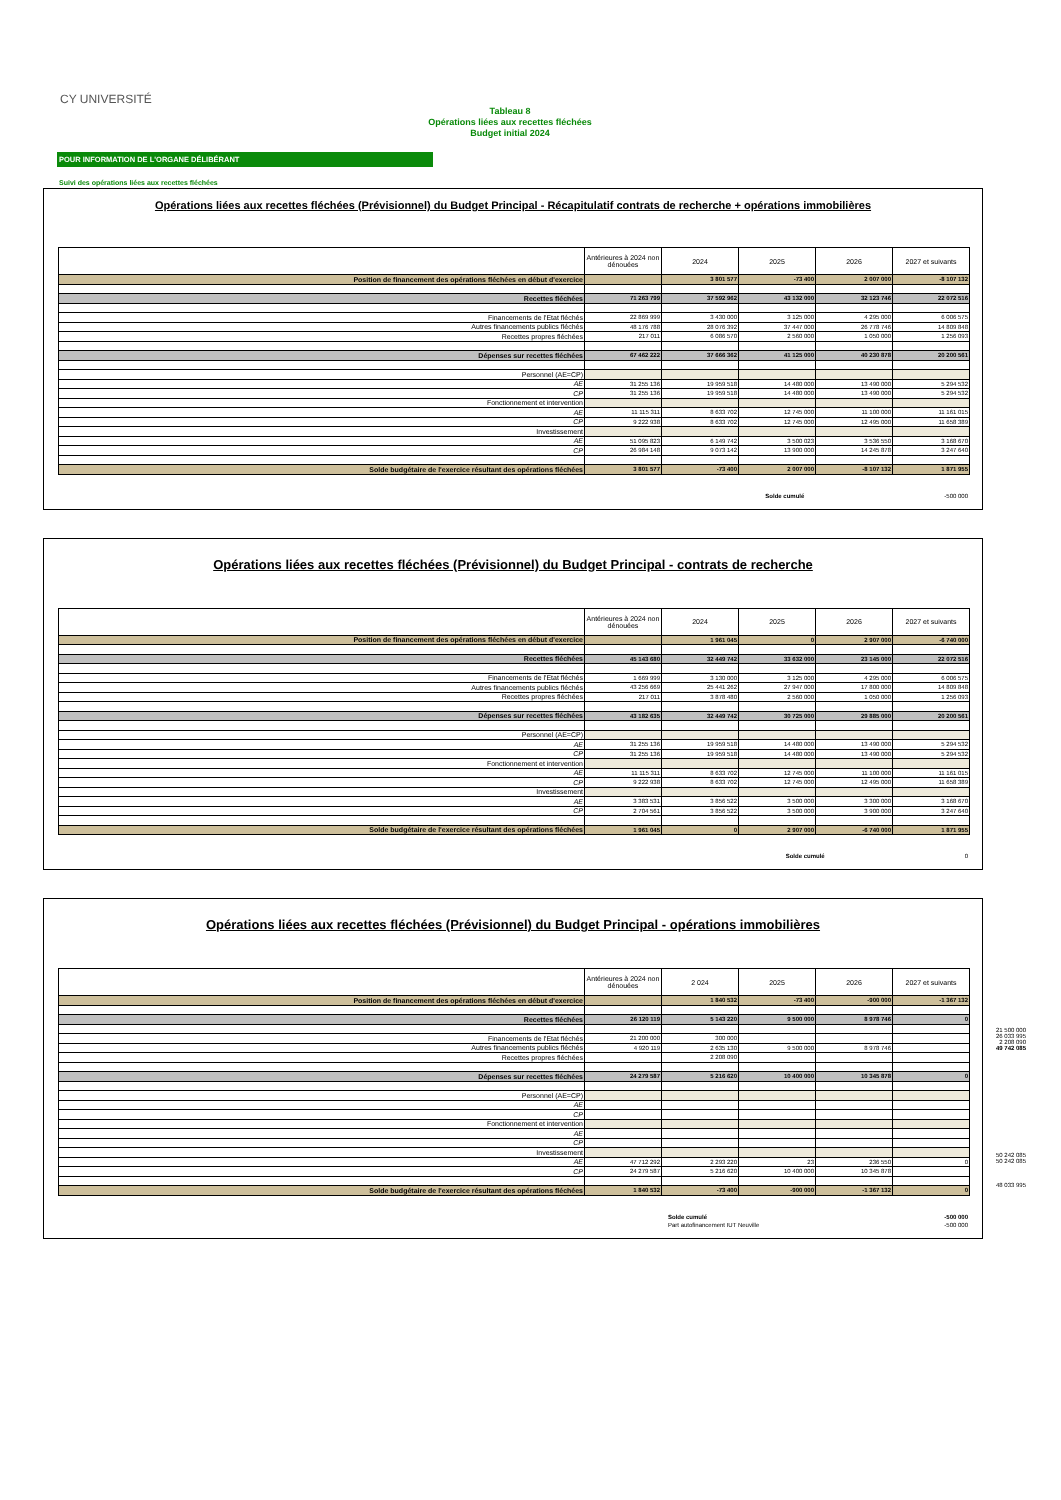CY UNIVERSITÉ
Tableau 8
Opérations liées aux recettes fléchées
Budget initial 2024
POUR INFORMATION DE L'ORGANE DÉLIBÉRANT
Suivi des opérations liées aux recettes fléchées
Opérations liées aux recettes fléchées (Prévisionnel) du Budget Principal - Récapitulatif contrats de recherche + opérations immobilières
| | Antérieures à 2024 non dénouées | 2024 | 2025 | 2026 | 2027 et suivants |
| Position de financement des opérations fléchées en début d'exercice | | 3 801 577 | -73 400 | 2 007 000 | -8 107 132 |
| Recettes fléchées | 71 263 799 | 37 592 962 | 43 132 000 | 32 123 746 | 22 072 516 |
| Financements de l'Etat fléchés | 22 869 999 | 3 430 000 | 3 125 000 | 4 295 000 | 6 006 575 |
| Autres financements publics fléchés | 48 176 788 | 28 076 392 | 37 447 000 | 26 778 746 | 14 809 848 |
| Recettes propres fléchées | 217 011 | 6 086 570 | 2 560 000 | 1 050 000 | 1 256 093 |
| Dépenses sur recettes fléchées | 67 462 222 | 37 666 362 | 41 125 000 | 40 230 878 | 20 200 561 |
| Personnel (AE=CP) | | | | | |
| AE | 31 255 136 | 19 959 518 | 14 480 000 | 13 490 000 | 5 294 532 |
| CP | 31 255 136 | 19 959 518 | 14 480 000 | 13 490 000 | 5 294 532 |
| Fonctionnement et intervention | | | | | |
| AE | 11 115 311 | 8 633 702 | 12 745 000 | 11 100 000 | 11 161 015 |
| CP | 9 222 938 | 8 633 702 | 12 745 000 | 12 495 000 | 11 658 389 |
| Investissement | | | | | |
| AE | 51 095 823 | 6 149 742 | 3 500 023 | 3 536 550 | 3 168 670 |
| CP | 26 984 148 | 9 073 142 | 13 900 000 | 14 245 878 | 3 247 640 |
| Solde budgétaire de l'exercice résultant des opérations fléchées | 3 801 577 | -73 400 | 2 007 000 | -8 107 132 | 1 871 955 |
Solde cumulé -500 000
Opérations liées aux recettes fléchées (Prévisionnel) du Budget Principal - contrats de recherche
| | Antérieures à 2024 non dénouées | 2024 | 2025 | 2026 | 2027 et suivants |
| Position de financement des opérations fléchées en début d'exercice | | 1 961 045 | 0 | 2 907 000 | -6 740 000 |
| Recettes fléchées | 45 143 680 | 32 449 742 | 33 632 000 | 23 145 000 | 22 072 516 |
| Financements de l'Etat fléchés | 1 669 999 | 3 130 000 | 3 125 000 | 4 295 000 | 6 006 575 |
| Autres financements publics fléchés | 43 256 669 | 25 441 262 | 27 947 000 | 17 800 000 | 14 809 848 |
| Recettes propres fléchées | 217 011 | 3 878 480 | 2 560 000 | 1 050 000 | 1 256 093 |
| Dépenses sur recettes fléchées | 43 182 635 | 32 449 742 | 30 725 000 | 29 885 000 | 20 200 561 |
| Personnel (AE=CP) | | | | | |
| AE | 31 255 136 | 19 959 518 | 14 480 000 | 13 490 000 | 5 294 532 |
| CP | 31 255 136 | 19 959 518 | 14 480 000 | 13 490 000 | 5 294 532 |
| Fonctionnement et intervention | | | | | |
| AE | 11 115 311 | 8 633 702 | 12 745 000 | 11 100 000 | 11 161 015 |
| CP | 9 222 938 | 8 633 702 | 12 745 000 | 12 495 000 | 11 658 389 |
| Investissement | | | | | |
| AE | 3 383 531 | 3 856 522 | 3 500 000 | 3 300 000 | 3 168 670 |
| CP | 2 704 561 | 3 856 522 | 3 500 000 | 3 900 000 | 3 247 640 |
| Solde budgétaire de l'exercice résultant des opérations fléchées | 1 961 045 | 0 | 2 907 000 | -6 740 000 | 1 871 955 |
Solde cumulé 0
Opérations liées aux recettes fléchées (Prévisionnel) du Budget Principal - opérations immobilières
| | Antérieures à 2024 non dénouées | 2 024 | 2025 | 2026 | 2027 et suivants |
| Position de financement des opérations fléchées en début d'exercice | | 1 840 532 | -73 400 | -900 000 | -1 367 132 |
| Recettes fléchées | 26 120 119 | 5 143 220 | 9 500 000 | 8 978 746 | 0 |
| Financements de l'Etat fléchés | 21 200 000 | 300 000 | | | |
| Autres financements publics fléchés | 4 920 119 | 2 635 130 | 9 500 000 | 8 978 746 | |
| Recettes propres fléchées | | 2 208 090 | | | |
| Dépenses sur recettes fléchées | 24 279 587 | 5 216 620 | 10 400 000 | 10 345 878 | 0 |
| Personnel (AE=CP) | | | | | |
| AE | | | | | |
| CP | | | | | |
| Fonctionnement et intervention | | | | | |
| AE | | | | | |
| CP | | | | | |
| Investissement | | | | | |
| AE | 47 712 292 | 2 293 220 | 23 | 236 550 | 0 |
| CP | 24 279 587 | 5 216 620 | 10 400 000 | 10 345 878 | |
| Solde budgétaire de l'exercice résultant des opérations fléchées | 1 840 532 | -73 400 | -900 000 | -1 367 132 | 0 |
Solde cumulé -500 000
Part autofinancement IUT Neuville -500 000
21 500 000
26 033 995
2 208 090
49 742 085
50 242 085
50 242 085
48 033 995